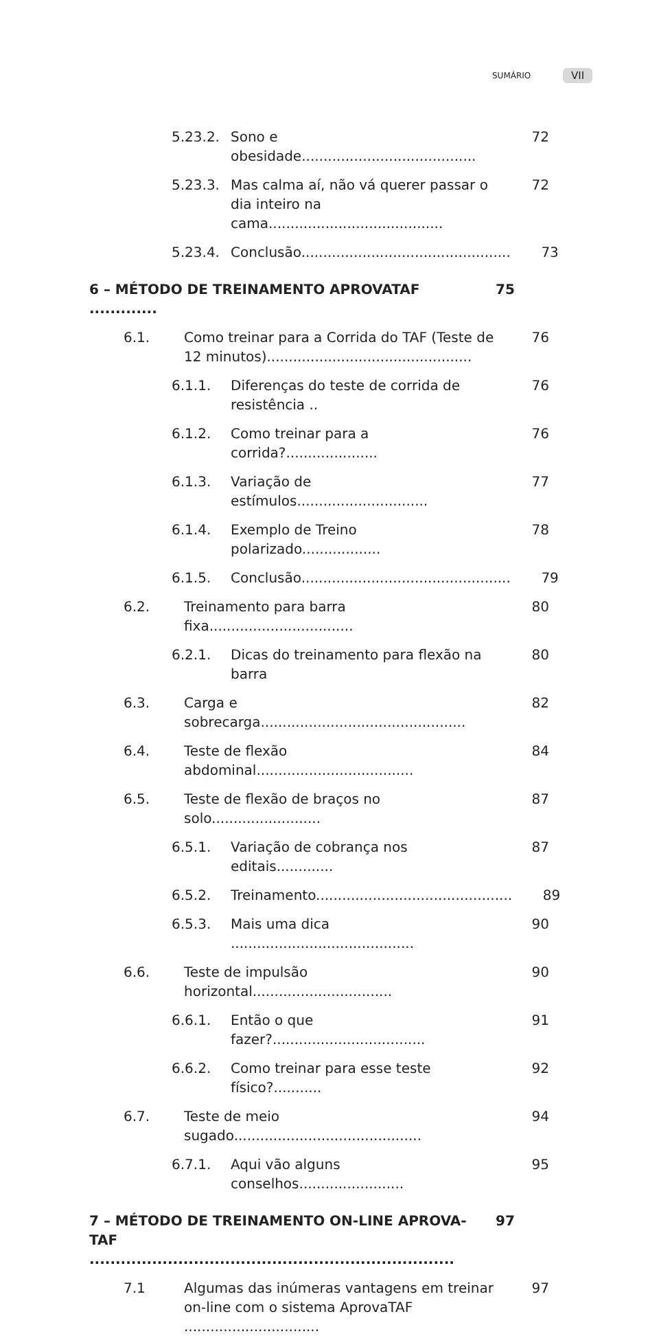SUMÁRIO VII
5.23.2. Sono e obesidade........................................ 72
5.23.3. Mas calma aí, não vá querer passar o dia inteiro na cama........................................ 72
5.23.4. Conclusão................................................ 73
6 – MÉTODO DE TREINAMENTO APROVATAF ............. 75
6.1. Como treinar para a Corrida do TAF (Teste de 12 minutos)............................................... 76
6.1.1. Diferenças do teste de corrida de resistência .. 76
6.1.2. Como treinar para a corrida?..................... 76
6.1.3. Variação de estímulos.............................. 77
6.1.4. Exemplo de Treino polarizado.................. 78
6.1.5. Conclusão................................................ 79
6.2. Treinamento para barra fixa................................. 80
6.2.1. Dicas do treinamento para flexão na barra 80
6.3. Carga e sobrecarga............................................... 82
6.4. Teste de flexão abdominal.................................... 84
6.5. Teste de flexão de braços no solo......................... 87
6.5.1. Variação de cobrança nos editais............. 87
6.5.2. Treinamento............................................. 89
6.5.3. Mais uma dica .......................................... 90
6.6. Teste de impulsão horizontal................................ 90
6.6.1. Então o que fazer?................................... 91
6.6.2. Como treinar para esse teste físico?........... 92
6.7. Teste de meio sugado........................................... 94
6.7.1. Aqui vão alguns conselhos........................ 95
7 – MÉTODO DE TREINAMENTO ON-LINE APROVA-TAF ...................................................................... 97
7.1 Algumas das inúmeras vantagens em treinar on-line com o sistema AprovaTAF ............................... 97